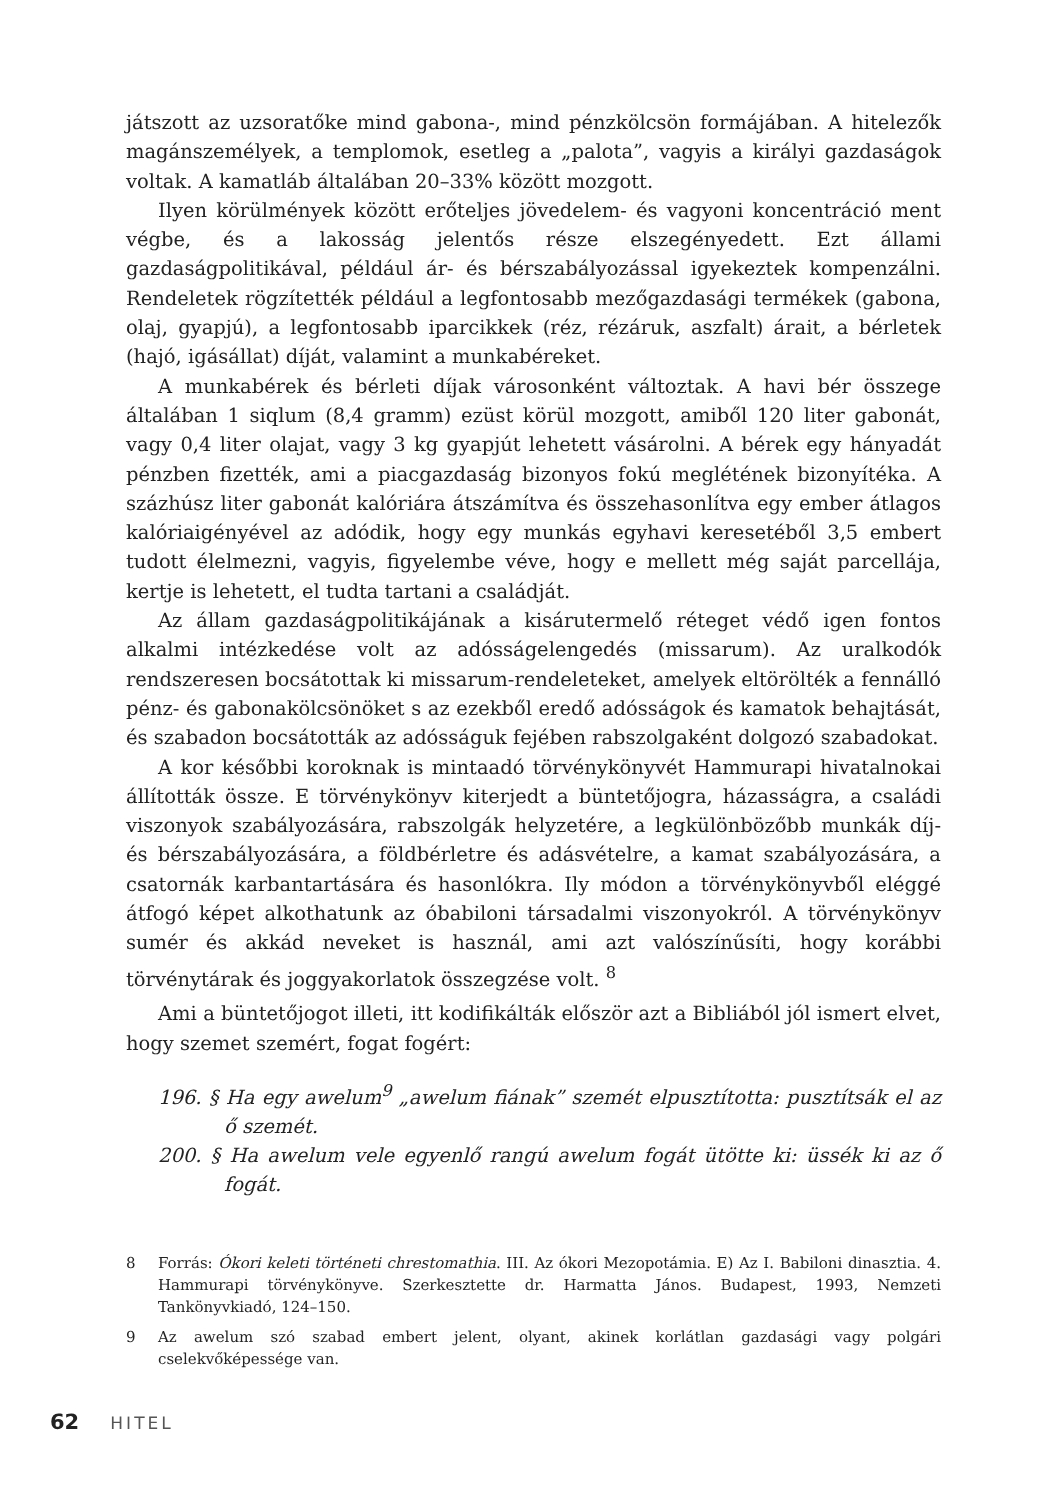játszott az uzsoratőke mind gabona-, mind pénzkölcsön formájában. A hitelezők magánszemélyek, a templomok, esetleg a „palota”, vagyis a királyi gazdaságok voltak. A kamatláb általában 20–33% között mozgott.
Ilyen körülmények között erőteljes jövedelem- és vagyoni koncentráció ment végbe, és a lakosság jelentős része elszegényedett. Ezt állami gazdaságpolitikával, például ár- és bérszabályozással igyekeztek kompenzálni. Rendeletek rögzítették például a legfontosabb mezőgazdasági termékek (gabona, olaj, gyapjú), a legfontosabb iparcikkek (réz, rézáruk, aszfalt) árait, a bérletek (hajó, igásállat) díját, valamint a munkabéreket.
A munkabérek és bérleti díjak városonként változtak. A havi bér összege általában 1 siqlum (8,4 gramm) ezüst körül mozgott, amiből 120 liter gabonát, vagy 0,4 liter olajat, vagy 3 kg gyapjút lehetett vásárolni. A bérek egy hányadát pénzben fizették, ami a piacgazdaság bizonyos fokú meglétének bizonyítéka. A százhúsz liter gabonát kalóriára átszámítva és összehasonlítva egy ember átlagos kalóriaigényével az adódik, hogy egy munkás egyhavi keresetéből 3,5 embert tudott élelmezni, vagyis, figyelembe véve, hogy e mellett még saját parcellája, kertje is lehetett, el tudta tartani a családját.
Az állam gazdaságpolitikájának a kisárutermelő réteget védő igen fontos alkalmi intézkedése volt az adósságelengedés (missarum). Az uralkodók rendszeresen bocsátottak ki missarum-rendeleteket, amelyek eltörölték a fennálló pénz- és gabonakölcsönöket s az ezekből eredő adósságok és kamatok behajtását, és szabadon bocsátották az adósságuk fejében rabszolgaként dolgozó szabadokat.
A kor későbbi koroknak is mintaadó törvénykönyvét Hammurapi hivatalnokai állították össze. E törvénykönyv kiterjedt a büntetőjogra, házasságra, a családi viszonyok szabályozására, rabszolgák helyzetére, a legkülönbözőbb munkák díj- és bérszabályozására, a földbérletre és adásvételre, a kamat szabályozására, a csatornák karbantartására és hasonlókra. Ily módon a törvénykönyvből eléggé átfogó képet alkothatunk az óbabiloni társadalmi viszonyokról. A törvénykönyv sumér és akkád neveket is használ, ami azt valószínűsíti, hogy korábbi törvénytárak és joggyakorlatok összegzése volt. <sup>8</sup>
Ami a büntetőjogot illeti, itt kodifikálták először azt a Bibliából jól ismert elvet, hogy szemet szemért, fogat fogért:
196. § Ha egy awelum<sup>9</sup> „awelum fiának” szemét elpusztította: pusztítsák el az ő szemét.
200. § Ha awelum vele egyenlő rangú awelum fogát ütötte ki: üssék ki az ő fogát.
8 Forrás: Ókori keleti történeti chrestomathia. III. Az ókori Mezopotámia. E) Az I. Babiloni dinasztia. 4. Hammurapi törvénykönyve. Szerkesztette dr. Harmatta János. Budapest, 1993, Nemzeti Tankönyvkiadó, 124–150.
9 Az awelum szó szabad embert jelent, olyant, akinek korlátlan gazdasági vagy polgári cselekvőképessége van.
62 HITEL